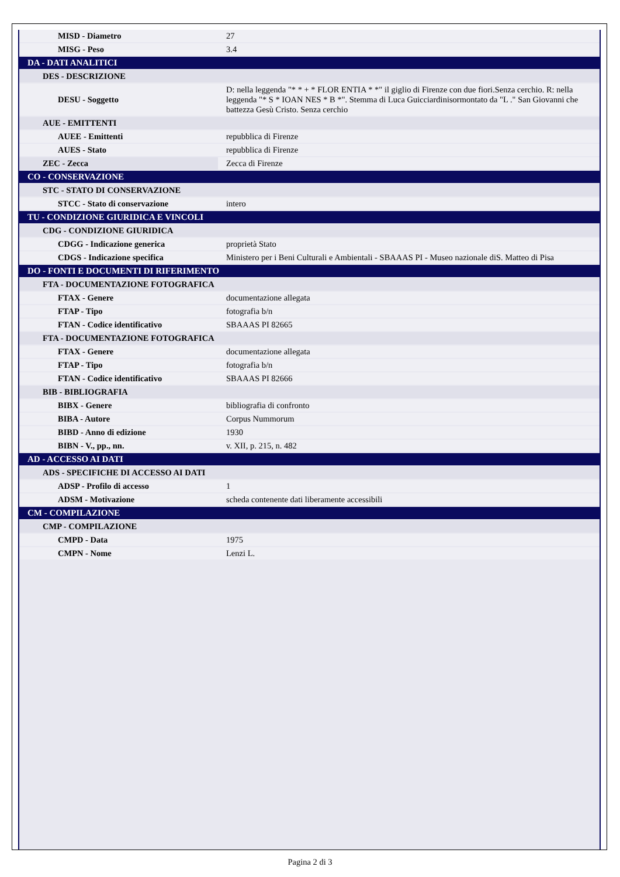| MISD - Diametro | 27 |
| MISG - Peso | 3.4 |
| DA - DATI ANALITICI | |
| DES - DESCRIZIONE | |
| DESU - Soggetto | D: nella leggenda "* * + * FLOR ENTIA * *" il giglio di Firenze con due fiori.Senza cerchio. R: nella leggenda "* S * IOAN NES * B *". Stemma di Luca Guicciardinisormontato da "L ." San Giovanni che battezza Gesù Cristo. Senza cerchio |
| AUE - EMITTENTI | |
| AUEE - Emittenti | repubblica di Firenze |
| AUES - Stato | repubblica di Firenze |
| ZEC - Zecca | Zecca di Firenze |
| CO - CONSERVAZIONE | |
| STC - STATO DI CONSERVAZIONE | |
| STCC - Stato di conservazione | intero |
| TU - CONDIZIONE GIURIDICA E VINCOLI | |
| CDG - CONDIZIONE GIURIDICA | |
| CDGG - Indicazione generica | proprietà Stato |
| CDGS - Indicazione specifica | Ministero per i Beni Culturali e Ambientali - SBAAAS PI - Museo nazionale diS. Matteo di Pisa |
| DO - FONTI E DOCUMENTI DI RIFERIMENTO | |
| FTA - DOCUMENTAZIONE FOTOGRAFICA | |
| FTAX - Genere | documentazione allegata |
| FTAP - Tipo | fotografia b/n |
| FTAN - Codice identificativo | SBAAAS PI 82665 |
| FTA - DOCUMENTAZIONE FOTOGRAFICA | |
| FTAX - Genere | documentazione allegata |
| FTAP - Tipo | fotografia b/n |
| FTAN - Codice identificativo | SBAAAS PI 82666 |
| BIB - BIBLIOGRAFIA | |
| BIBX - Genere | bibliografia di confronto |
| BIBA - Autore | Corpus Nummorum |
| BIBD - Anno di edizione | 1930 |
| BIBN - V., pp., nn. | v. XII, p. 215, n. 482 |
| AD - ACCESSO AI DATI | |
| ADS - SPECIFICHE DI ACCESSO AI DATI | |
| ADSP - Profilo di accesso | 1 |
| ADSM - Motivazione | scheda contenente dati liberamente accessibili |
| CM - COMPILAZIONE | |
| CMP - COMPILAZIONE | |
| CMPD - Data | 1975 |
| CMPN - Nome | Lenzi L. |
Pagina 2 di 3